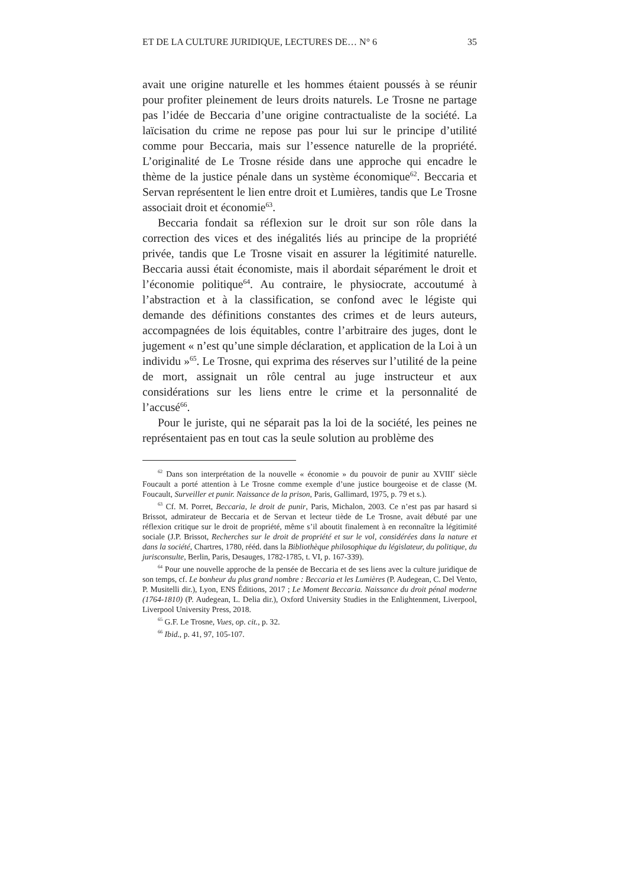ET DE LA CULTURE JURIDIQUE, LECTURES DE… N° 6 35
avait une origine naturelle et les hommes étaient poussés à se réunir pour profiter pleinement de leurs droits naturels. Le Trosne ne partage pas l’idée de Beccaria d’une origine contractualiste de la société. La laïcisation du crime ne repose pas pour lui sur le principe d’utilité comme pour Beccaria, mais sur l’essence naturelle de la propriété. L’originalité de Le Trosne réside dans une approche qui encadre le thème de la justice pénale dans un système économique<sup>62</sup>. Beccaria et Servan représentent le lien entre droit et Lumières, tandis que Le Trosne associait droit et économie<sup>63</sup>.
Beccaria fondait sa réflexion sur le droit sur son rôle dans la correction des vices et des inégalités liés au principe de la propriété privée, tandis que Le Trosne visait en assurer la légitimité naturelle. Beccaria aussi était économiste, mais il abordait séparément le droit et l’économie politique<sup>64</sup>. Au contraire, le physiocrate, accoutumé à l’abstraction et à la classification, se confond avec le légiste qui demande des définitions constantes des crimes et de leurs auteurs, accompagnées de lois équitables, contre l’arbitraire des juges, dont le jugement « n’est qu’une simple déclaration, et application de la Loi à un individu »<sup>65</sup>. Le Trosne, qui exprima des réserves sur l’utilité de la peine de mort, assignait un rôle central au juge instructeur et aux considérations sur les liens entre le crime et la personnalité de l’accusé<sup>66</sup>.
Pour le juriste, qui ne séparait pas la loi de la société, les peines ne représentaient pas en tout cas la seule solution au problème des
<sup>62</sup> Dans son interprétation de la nouvelle « économie » du pouvoir de punir au XVIII<sup>e</sup> siècle Foucault a porté attention à Le Trosne comme exemple d’une justice bourgeoise et de classe (M. Foucault, Surveiller et punir. Naissance de la prison, Paris, Gallimard, 1975, p. 79 et s.).
<sup>63</sup> Cf. M. Porret, Beccaria, le droit de punir, Paris, Michalon, 2003. Ce n’est pas par hasard si Brissot, admirateur de Beccaria et de Servan et lecteur tiède de Le Trosne, avait débuté par une réflexion critique sur le droit de propriété, même s’il aboutit finalement à en reconnaître la légitimité sociale (J.P. Brissot, Recherches sur le droit de propriété et sur le vol, considérées dans la nature et dans la société, Chartres, 1780, rééd. dans la Bibliothèque philosophique du législateur, du politique, du jurisconsulte, Berlin, Paris, Desauges, 1782-1785, t. VI, p. 167-339).
<sup>64</sup> Pour une nouvelle approche de la pensée de Beccaria et de ses liens avec la culture juridique de son temps, cf. Le bonheur du plus grand nombre : Beccaria et les Lumières (P. Audegean, C. Del Vento, P. Musitelli dir.), Lyon, ENS Éditions, 2017 ; Le Moment Beccaria. Naissance du droit pénal moderne (1764-1810) (P. Audegean, L. Delia dir.), Oxford University Studies in the Enlightenment, Liverpool, Liverpool University Press, 2018.
<sup>65</sup> G.F. Le Trosne, Vues, op. cit., p. 32.
<sup>66</sup> Ibid., p. 41, 97, 105-107.